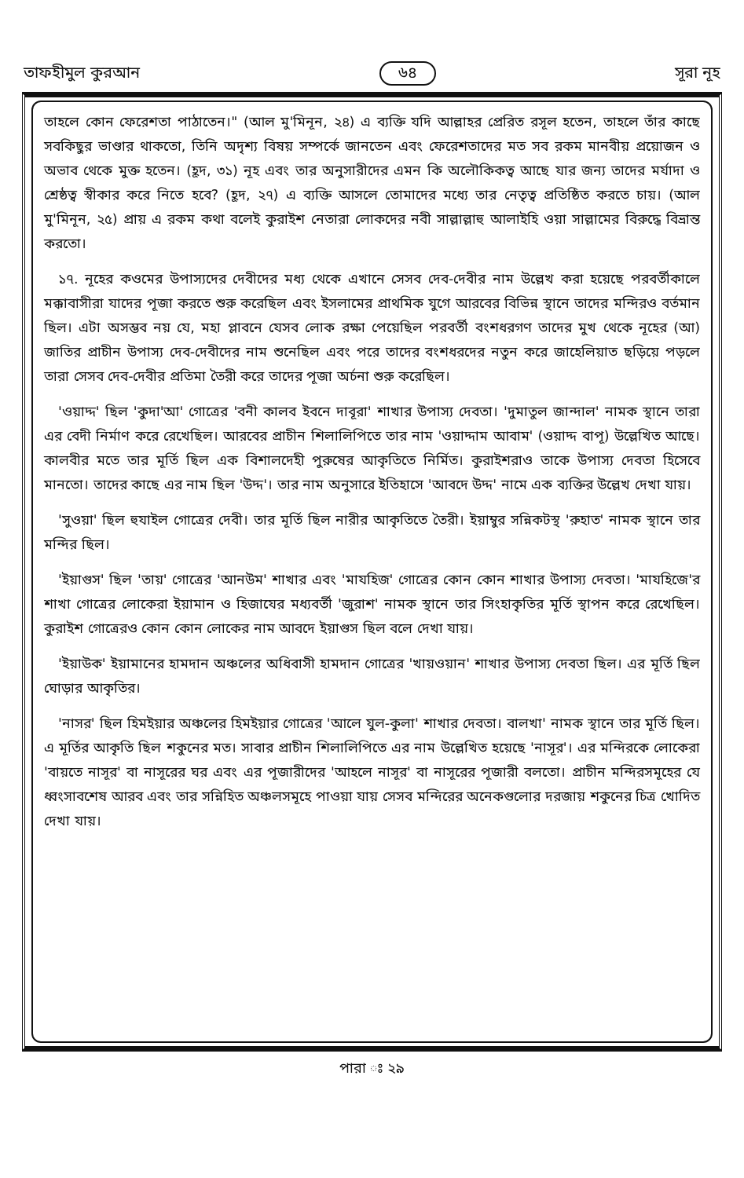তাফহীমুল কুরআন ৬৪ সূরা নূহ
তাহলে কোন ফেরেশতা পাঠাতেন।" (আল মু'মিনূন, ২৪) এ ব্যক্তি যদি আল্লাহর প্রেরিত রসূল হতেন, তাহলে তাঁর কাছে সবকিছুর ভাণ্ডার থাকতো, তিনি অদৃশ্য বিষয় সম্পর্কে জানতেন এবং ফেরেশতাদের মত সব রকম মানবীয় প্রয়োজন ও অভাব থেকে মুক্ত হতেন। (হূদ, ৩১) নূহ এবং তার অনুসারীদের এমন কি অলৌকিকত্ব আছে যার জন্য তাদের মর্যাদা ও শ্রেষ্ঠত্ব স্বীকার করে নিতে হবে? (হূদ, ২৭) এ ব্যক্তি আসলে তোমাদের মধ্যে তার নেতৃত্ব প্রতিষ্ঠিত করতে চায়। (আল মু'মিনূন, ২৫) প্রায় এ রকম কথা বলেই কুরাইশ নেতারা লোকদের নবী সাল্লাল্লাহু আলাইহি ওয়া সাল্লামের বিরুদ্ধে বিভ্রান্ত করতো।
১৭. নূহের কওমের উপাস্যদের দেবীদের মধ্য থেকে এখানে সেসব দেব-দেবীর নাম উল্লেখ করা হয়েছে পরবর্তীকালে মক্কাবাসীরা যাদের পূজা করতে শুরু করেছিল এবং ইসলামের প্রাথমিক যুগে আরবের বিভিন্ন স্থানে তাদের মন্দিরও বর্তমান ছিল। এটা অসম্ভব নয় যে, মহা প্লাবনে যেসব লোক রক্ষা পেয়েছিল পরবর্তী বংশধরগণ তাদের মুখ থেকে নূহের (আ) জাতির প্রাচীন উপাস্য দেব-দেবীদের নাম শুনেছিল এবং পরে তাদের বংশধরদের নতুন করে জাহেলিয়াত ছড়িয়ে পড়লে তারা সেসব দেব-দেবীর প্রতিমা তৈরী করে তাদের পূজা অর্চনা শুরু করেছিল।
'ওয়াদ্দ' ছিল 'কুদা'আ' গোত্রের 'বনী কালব ইবনে দাবূরা' শাখার উপাস্য দেবতা। 'দুমাতুল জান্দাল' নামক স্থানে তারা এর বেদী নির্মাণ করে রেখেছিল। আরবের প্রাচীন শিলালিপিতে তার নাম 'ওয়াদ্দাম আবাম' (ওয়াদ্দ বাপূ) উল্লেখিত আছে। কালবীর মতে তার মূর্তি ছিল এক বিশালদেহী পুরুষের আকৃতিতে নির্মিত। কুরাইশরাও তাকে উপাস্য দেবতা হিসেবে মানতো। তাদের কাছে এর নাম ছিল 'উদ্দ'। তার নাম অনুসারে ইতিহাসে 'আবদে উদ্দ' নামে এক ব্যক্তির উল্লেখ দেখা যায়।
'সুওয়া' ছিল হুযাইল গোত্রের দেবী। তার মূর্তি ছিল নারীর আকৃতিতে তৈরী। ইয়াম্বুর সন্নিকটস্থ 'রুহাত' নামক স্থানে তার মন্দির ছিল।
'ইয়াগুস' ছিল 'তায়' গোত্রের 'আনউম' শাখার এবং 'মাযহিজ' গোত্রের কোন কোন শাখার উপাস্য দেবতা। 'মাযহিজে'র শাখা গোত্রের লোকেরা ইয়ামান ও হিজাযের মধ্যবর্তী 'জুরাশ' নামক স্থানে তার সিংহাকৃতির মূর্তি স্থাপন করে রেখেছিল। কুরাইশ গোত্রেরও কোন কোন লোকের নাম আবদে ইয়াগুস ছিল বলে দেখা যায়।
'ইয়াউক' ইয়ামানের হামদান অঞ্চলের অধিবাসী হামদান গোত্রের 'খায়ওয়ান' শাখার উপাস্য দেবতা ছিল। এর মূর্তি ছিল ঘোড়ার আকৃতির।
'নাসর' ছিল হিমইয়ার অঞ্চলের হিমইয়ার গোত্রের 'আলে যুল-কুলা' শাখার দেবতা। বালখা' নামক স্থানে তার মূর্তি ছিল। এ মূর্তির আকৃতি ছিল শকুনের মত। সাবার প্রাচীন শিলালিপিতে এর নাম উল্লেখিত হয়েছে 'নাসূর'। এর মন্দিরকে লোকেরা 'বায়তে নাসূর' বা নাসূরের ঘর এবং এর পূজারীদের 'আহলে নাসূর' বা নাসূরের পূজারী বলতো। প্রাচীন মন্দিরসমূহের যে ধ্বংসাবশেষ আরব এবং তার সন্নিহিত অঞ্চলসমূহে পাওয়া যায় সেসব মন্দিরের অনেকগুলোর দরজায় শকুনের চিত্র খোদিত দেখা যায়।
পারা ঃ ২৯